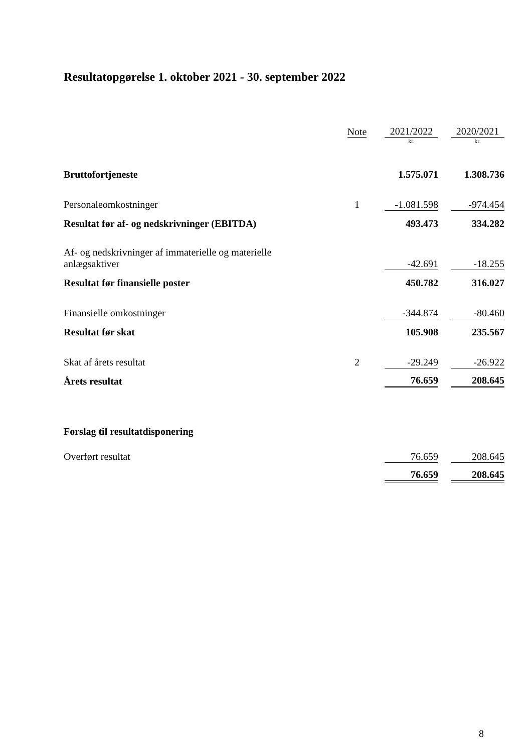Resultatopgørelse 1. oktober 2021 - 30. september 2022
| | Note | 2021/2022 | | 2020/2021 |
| --- | --- | --- | --- | --- |
| | | kr. | | kr. |
| Bruttofortjeneste | | 1.575.071 | | 1.308.736 |
| Personaleomkostninger | 1 | -1.081.598 | | -974.454 |
| Resultat før af- og nedskrivninger (EBITDA) | | 493.473 | | 334.282 |
| Af- og nedskrivninger af immaterielle og materielle anlægsaktiver | | -42.691 | | -18.255 |
| Resultat før finansielle poster | | 450.782 | | 316.027 |
| Finansielle omkostninger | | -344.874 | | -80.460 |
| Resultat før skat | | 105.908 | | 235.567 |
| Skat af årets resultat | 2 | -29.249 | | -26.922 |
| Årets resultat | | 76.659 | | 208.645 |
| Forslag til resultatdisponering | | | | |
| Overført resultat | | 76.659 | | 208.645 |
| | | 76.659 | | 208.645 |
8